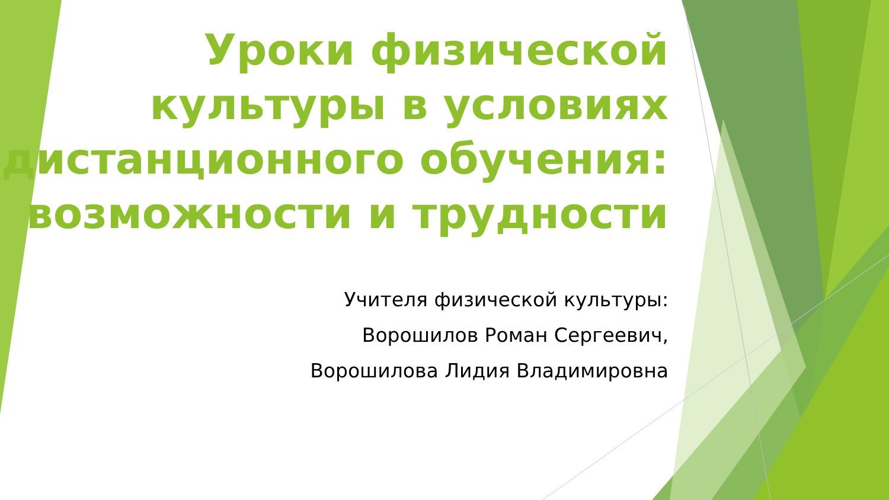Уроки физической культуры в условиях дистанционного обучения: возможности и трудности
Учителя физической культуры:
Ворошилов Роман Сергеевич,
Ворошилова Лидия Владимировна